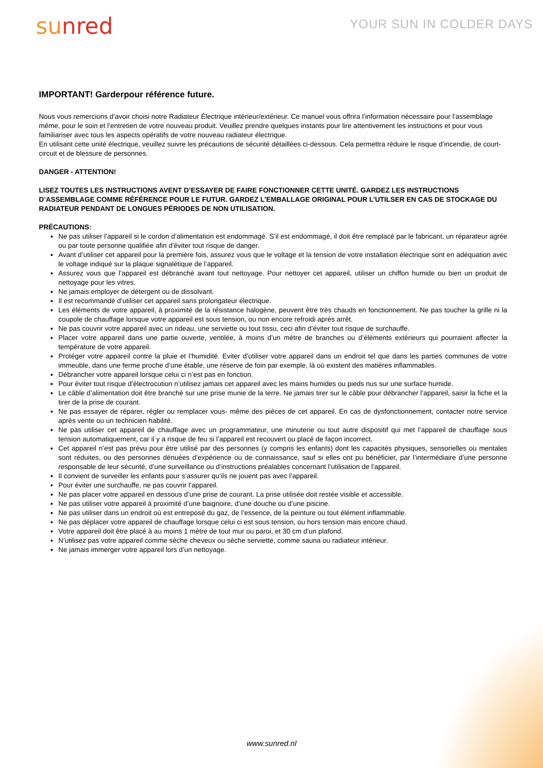sunred
YOUR SUN IN COLDER DAYS
IMPORTANT! Garderpour référence future.
Nous vous remercions d’avoir choisi notre Radiateur Électrique intérieur/extérieur. Ce manuel vous offrira l’information nécessaire pour l’assemblage même, pour le soin et l’entretien de votre nouveau produit. Veuillez prendre quelques instants pour lire attentivement les instructions et pour vous familiariser avec tous les aspects opératifs de votre nouveau radiateur électrique.
En utilisant cette unité électrique, veuillez suivre les précautions de sécurité détaillées ci-dessous. Cela permettra réduire le risque d’incendie, de court-circuit et de blessure de personnes.
DANGER - ATTENTION!
LISEZ TOUTES LES INSTRUCTIONS AVENT D’ESSAYER DE FAIRE FONCTIONNER CETTE UNITÉ. GARDEZ LES INSTRUCTIONS D’ASSEMBLAGE COMME RÉFÉRENCE POUR LE FUTUR. GARDEZ L’EMBALLAGE ORIGINAL POUR L’UTILSER EN CAS DE STOCKAGE DU RADIATEUR PENDANT DE LONGUES PÉRIODES DE NON UTILISATION.
PRÉCAUTIONS:
Ne pas utiliser l’appareil si le cordon d’alimentation est endommagé. S’il est endommagé, il doit être remplacé par le fabricant, un réparateur agrée ou par toute personne qualifiée afin d'éviter tout risque de danger.
Avant d’utiliser cet appareil pour la première fois, assurez vous que le voltage et la tension de votre installation électrique sont en adéquation avec le voltage indiqué sur la plaque signalétique de l’appareil.
Assurez vous que l’appareil est débranché avant tout nettoyage. Pour nettoyer cet appareil, utiliser un chiffon humide ou bien un produit de nettoyage pour les vitres.
Ne jamais employer de détergent ou de dissolvant.
Il est recommandé d’utiliser cet appareil sans prolongateur électrique.
Les éléments de votre appareil, à proximité de la résistance halogène, peuvent être très chauds en fonctionnement. Ne pas toucher la grille ni la coupole de chauffage lorsque votre appareil est sous tension, ou non encore refroidi après arrêt.
Ne pas couvrir votre appareil avec un rideau, une serviette ou tout tissu, ceci afin d’éviter tout risque de surchauffe.
Placer votre appareil dans une partie ouverte, ventilée, à moins d’un mètre de branches ou d’éléments extérieurs qui pourraient affecter la température de votre appareil.
Protéger votre appareil contre la pluie et l’humidité. Eviter d’utiliser votre appareil dans un endroit tel que dans les parties communes de votre immeuble, dans une ferme proche d’une étable, une réserve de foin par exemple, là où existent des matières inflammables.
Débrancher votre appareil lorsque celui ci n’est pas en fonction.
Pour éviter tout risque d’électrocution n’utilisez jamais cet appareil avec les mains humides ou pieds nus sur une surface humide.
Le câble d’alimentation doit être branché sur une prise munie de la terre. Ne jamais tirer sur le câble pour débrancher l’appareil, saisir la fiche et la tirer de la prise de courant.
Ne pas essayer de réparer, régler ou remplacer vous- même des pièces de cet appareil. En cas de dysfonctionnement, contacter notre service après vente ou un technicien habilité.
Ne pas utiliser cet appareil de chauffage avec un programmateur, une minuterie ou tout autre dispositif qui met l’appareil de chauffage sous tension automatiquement, car il y a risque de feu si l’appareil est recouvert ou placé de façon incorrect.
Cet appareil n’est pas prévu pour être utilisé par des personnes (y compris les enfants) dont les capacités physiques, sensorielles ou mentales sont réduites, ou des personnes dénuées d’expérience ou de connaissance, sauf si elles ont pu bénéficier, par l’intermédiaire d’une personne responsable de leur sécurité, d’une surveillance ou d’instructions préalables concernant l’utilisation de l’appareil.
Il convient de surveiller les enfants pour s’assurer qu’ils ne jouent pas avec l’appareil.
Pour éviter une surchauffe, ne pas couvrir l’appareil.
Ne pas placer votre appareil en dessous d’une prise de courant. La prise utilisée doit restée visible et accessible.
Ne pas utiliser votre appareil à proximité d’une baignoire, d’une douche ou d’une piscine.
Ne pas utiliser dans un endroit où est entreposé du gaz, de l’essence, de la peinture ou tout élément inflammable.
Ne pas déplacer votre appareil de chauffage lorsque celui ci est sous tension, ou hors tension mais encore chaud.
Votre appareil doit être placé à au moins 1 mètre de tout mur ou paroi, et 30 cm d’un plafond.
N’utilisez pas votre appareil comme sèche cheveux ou sèche serviette, comme sauna ou radiateur intérieur.
Ne jamais immerger votre appareil lors d’un nettoyage.
www.sunred.nl